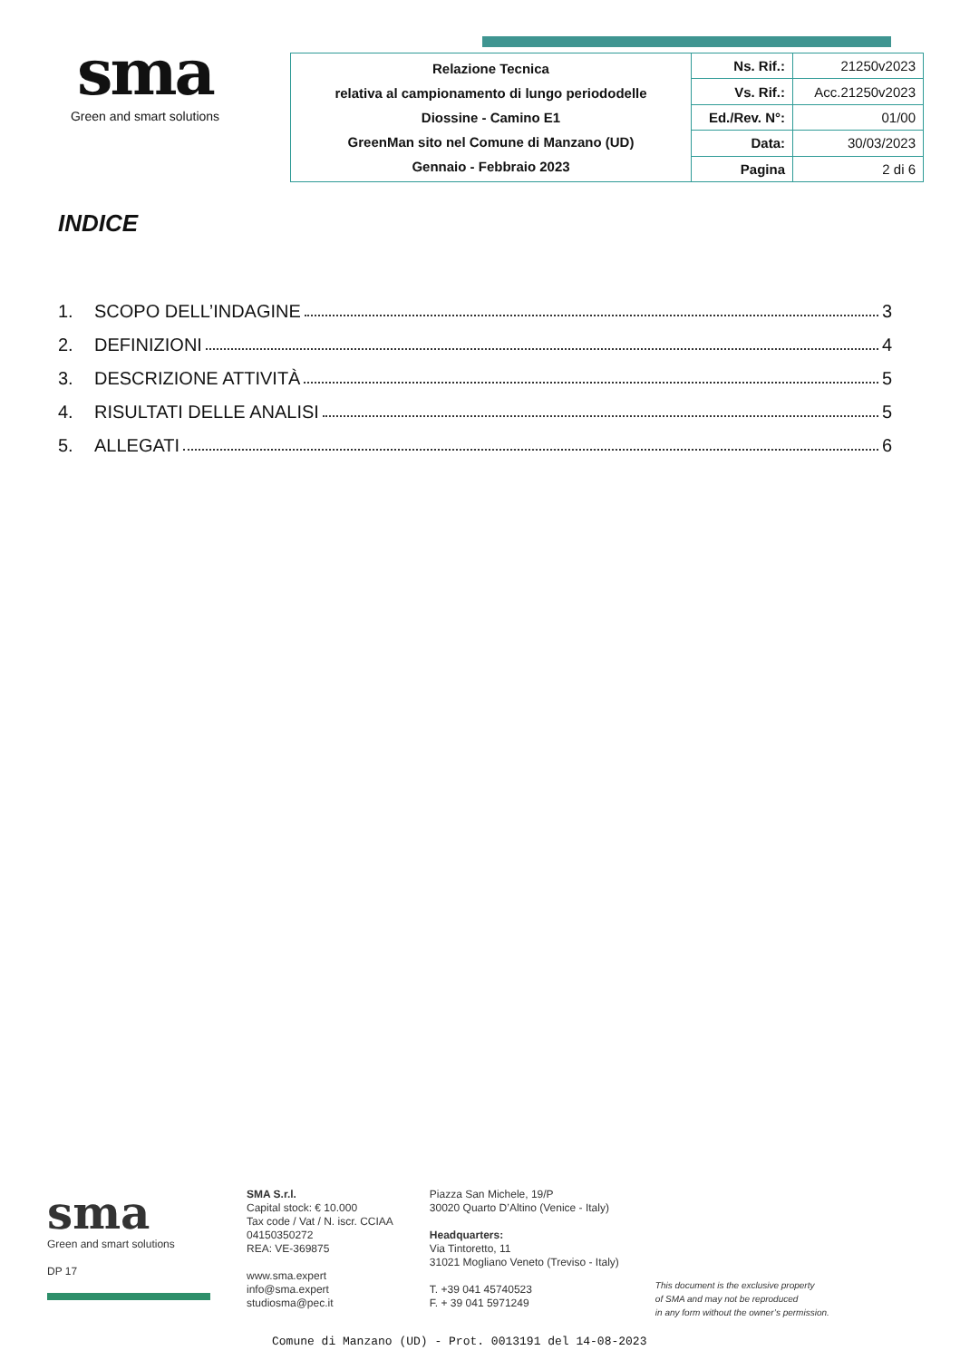sma
Green and smart solutions
| Relazione Tecnica relativa al campionamento di lungo periododelle Diossine - Camino E1 GreenMan sito nel Comune di Manzano (UD) Gennaio - Febbraio 2023 | Ns. Rif.: | 21250v2023 |
| | Vs. Rif.: | Acc.21250v2023 |
| | Ed./Rev. N°: | 01/00 |
| | Data: | 30/03/2023 |
| | Pagina | 2 di 6 |
INDICE
1. SCOPO DELL’INDAGINE 3
2. DEFINIZIONI 4
3. DESCRIZIONE ATTIVITÀ 5
4. RISULTATI DELLE ANALISI 5
5. ALLEGATI 6
sma
Green and smart solutions
DP 17
SMA S.r.l.
Capital stock: € 10.000
Tax code / Vat / N. iscr. CCIAA
04150350272
REA: VE-369875
www.sma.expert
info@sma.expert
studiosma@pec.it
Piazza San Michele, 19/P
30020 Quarto D’Altino (Venice - Italy)
Headquarters:
Via Tintoretto, 11
31021 Mogliano Veneto (Treviso - Italy)
T. +39 041 45740523
F. + 39 041 5971249
This document is the exclusive property
of SMA and may not be reproduced
in any form without the owner’s permission.
Comune di Manzano (UD) - Prot. 0013191 del 14-08-2023